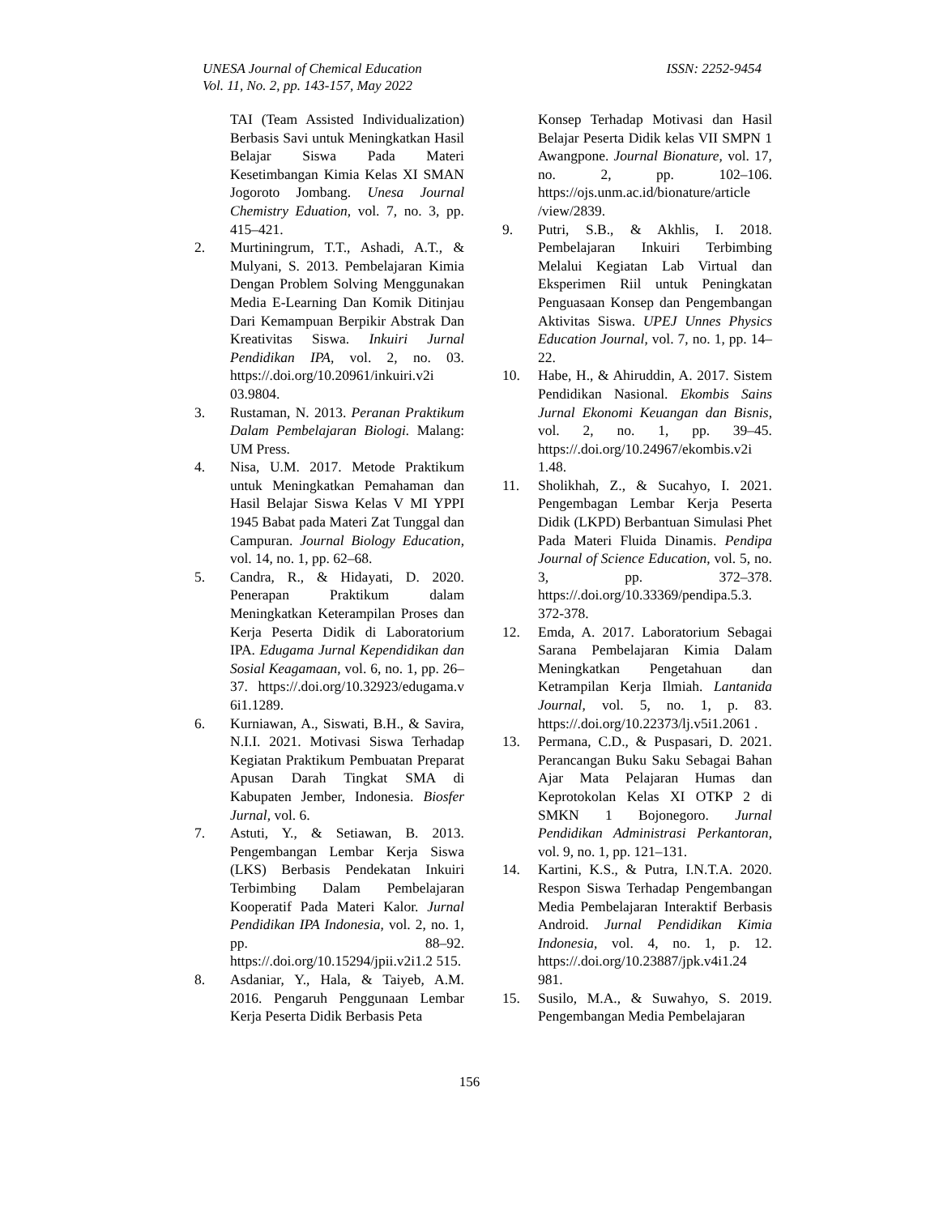UNESA Journal of Chemical Education
Vol. 11, No. 2, pp. 143-157, May 2022
ISSN: 2252-9454
TAI (Team Assisted Individualization) Berbasis Savi untuk Meningkatkan Hasil Belajar Siswa Pada Materi Kesetimbangan Kimia Kelas XI SMAN Jogoroto Jombang. Unesa Journal Chemistry Eduation, vol. 7, no. 3, pp. 415–421.
2. Murtiningrum, T.T., Ashadi, A.T., & Mulyani, S. 2013. Pembelajaran Kimia Dengan Problem Solving Menggunakan Media E-Learning Dan Komik Ditinjau Dari Kemampuan Berpikir Abstrak Dan Kreativitas Siswa. Inkuiri Jurnal Pendidikan IPA, vol. 2, no. 03. https://.doi.org/10.20961/inkuiri.v2i 03.9804.
3. Rustaman, N. 2013. Peranan Praktikum Dalam Pembelajaran Biologi. Malang: UM Press.
4. Nisa, U.M. 2017. Metode Praktikum untuk Meningkatkan Pemahaman dan Hasil Belajar Siswa Kelas V MI YPPI 1945 Babat pada Materi Zat Tunggal dan Campuran. Journal Biology Education, vol. 14, no. 1, pp. 62–68.
5. Candra, R., & Hidayati, D. 2020. Penerapan Praktikum dalam Meningkatkan Keterampilan Proses dan Kerja Peserta Didik di Laboratorium IPA. Edugama Jurnal Kependidikan dan Sosial Keagamaan, vol. 6, no. 1, pp. 26–37. https://.doi.org/10.32923/edugama.v 6i1.1289.
6. Kurniawan, A., Siswati, B.H., & Savira, N.I.I. 2021. Motivasi Siswa Terhadap Kegiatan Praktikum Pembuatan Preparat Apusan Darah Tingkat SMA di Kabupaten Jember, Indonesia. Biosfer Jurnal, vol. 6.
7. Astuti, Y., & Setiawan, B. 2013. Pengembangan Lembar Kerja Siswa (LKS) Berbasis Pendekatan Inkuiri Terbimbing Dalam Pembelajaran Kooperatif Pada Materi Kalor. Jurnal Pendidikan IPA Indonesia, vol. 2, no. 1, pp. 88–92. https://.doi.org/10.15294/jpii.v2i1.2 515.
8. Asdaniar, Y., Hala, & Taiyeb, A.M. 2016. Pengaruh Penggunaan Lembar Kerja Peserta Didik Berbasis Peta
Konsep Terhadap Motivasi dan Hasil Belajar Peserta Didik kelas VII SMPN 1 Awangpone. Journal Bionature, vol. 17, no. 2, pp. 102–106. https://ojs.unm.ac.id/bionature/article /view/2839.
9. Putri, S.B., & Akhlis, I. 2018. Pembelajaran Inkuiri Terbimbing Melalui Kegiatan Lab Virtual dan Eksperimen Riil untuk Peningkatan Penguasaan Konsep dan Pengembangan Aktivitas Siswa. UPEJ Unnes Physics Education Journal, vol. 7, no. 1, pp. 14–22.
10. Habe, H., & Ahiruddin, A. 2017. Sistem Pendidikan Nasional. Ekombis Sains Jurnal Ekonomi Keuangan dan Bisnis, vol. 2, no. 1, pp. 39–45. https://.doi.org/10.24967/ekombis.v2i 1.48.
11. Sholikhah, Z., & Sucahyo, I. 2021. Pengembagan Lembar Kerja Peserta Didik (LKPD) Berbantuan Simulasi Phet Pada Materi Fluida Dinamis. Pendipa Journal of Science Education, vol. 5, no. 3, pp. 372–378. https://.doi.org/10.33369/pendipa.5.3. 372-378.
12. Emda, A. 2017. Laboratorium Sebagai Sarana Pembelajaran Kimia Dalam Meningkatkan Pengetahuan dan Ketrampilan Kerja Ilmiah. Lantanida Journal, vol. 5, no. 1, p. 83. https://.doi.org/10.22373/lj.v5i1.2061 .
13. Permana, C.D., & Puspasari, D. 2021. Perancangan Buku Saku Sebagai Bahan Ajar Mata Pelajaran Humas dan Keprotokolan Kelas XI OTKP 2 di SMKN 1 Bojonegoro. Jurnal Pendidikan Administrasi Perkantoran, vol. 9, no. 1, pp. 121–131.
14. Kartini, K.S., & Putra, I.N.T.A. 2020. Respon Siswa Terhadap Pengembangan Media Pembelajaran Interaktif Berbasis Android. Jurnal Pendidikan Kimia Indonesia, vol. 4, no. 1, p. 12. https://.doi.org/10.23887/jpk.v4i1.24 981.
15. Susilo, M.A., & Suwahyo, S. 2019. Pengembangan Media Pembelajaran
156